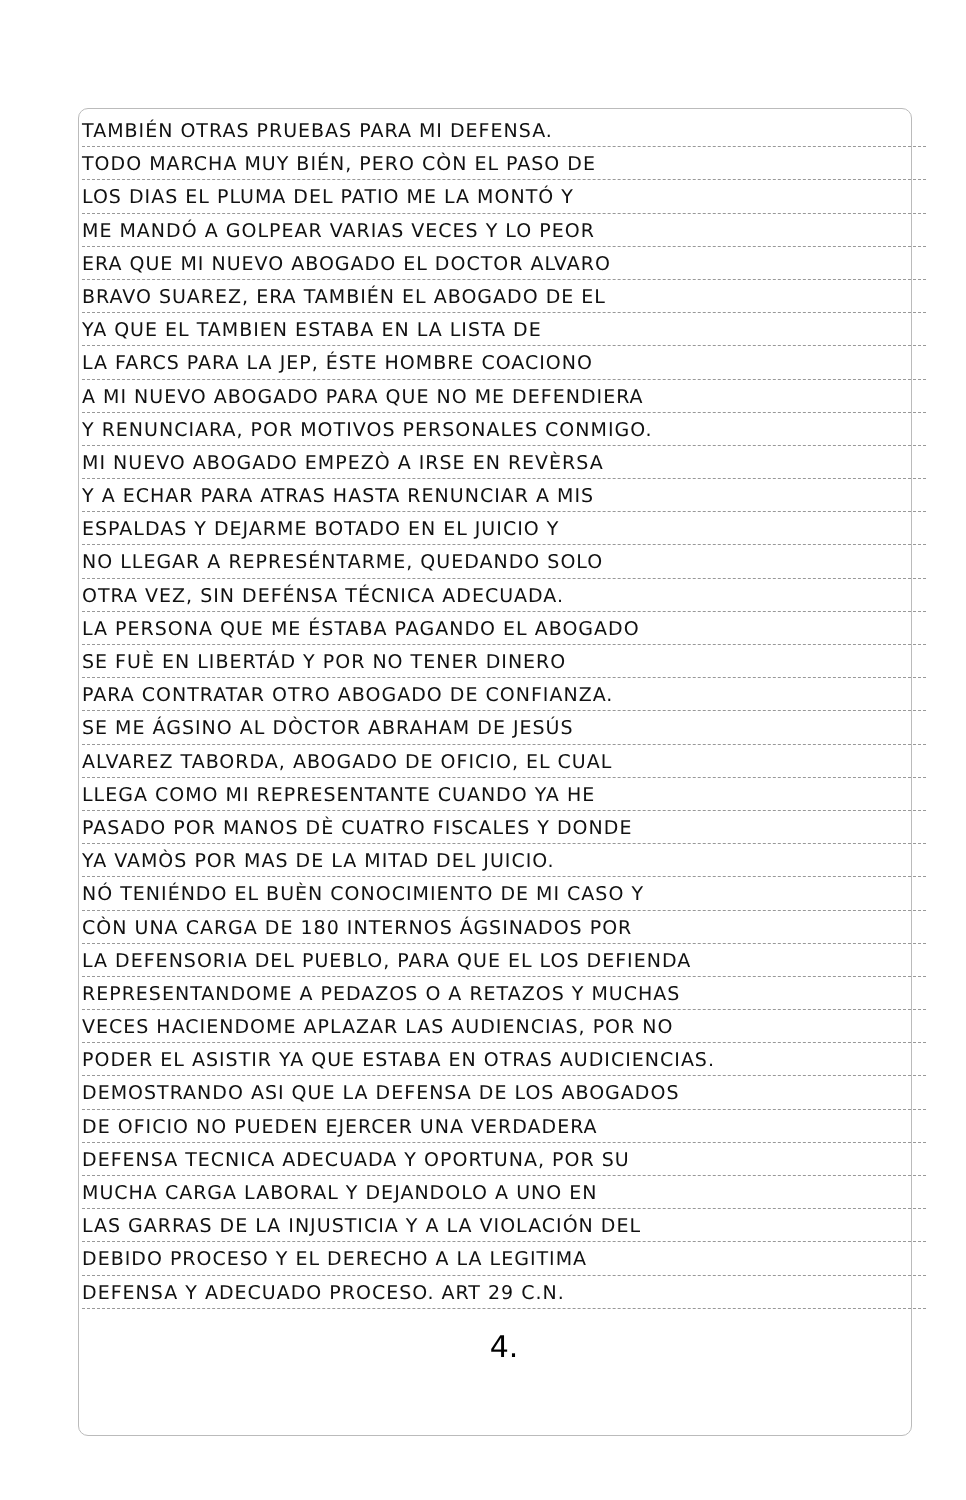TAMBIÉN OTRAS PRUEBAS PARA MI DEFENSA.
TODO MARCHA MUY BIÉN, PERO CÒN EL PASO DE
LOS DIAS EL PLUMA DEL PATIO ME LA MONTÓ Y
ME MANDÓ A GOLPEAR VARIAS VECES Y LO PEOR
ERA QUE MI NUEVO ABOGADO EL DOCTOR ALVARO
BRAVO SUAREZ, ERA TAMBIÉN EL ABOGADO DE EL
YA QUE EL TAMBIEN ESTABA EN LA LISTA DE
LA FARCS PARA LA JEP, ÉSTE HOMBRE COACIONO
A MI NUEVO ABOGADO PARA QUE NO ME DEFENDIERA
Y RENUNCIARA, POR MOTIVOS PERSONALES CONMIGO.
MI NUEVO ABOGADO EMPEZÒ A IRSE EN REVÈRSA
Y A ECHAR PARA ATRAS HASTA RENUNCIAR A MIS
ESPALDAS Y DEJARME BOTADO EN EL JUICIO Y
NO LLEGAR A REPRESÉNTARME, QUEDANDO SOLO
OTRA VEZ, SIN DEFÉNSA TÉCNICA ADECUADA.
LA PERSONA QUE ME ÉSTABA PAGANDO EL ABOGADO
SE FUÈ EN LIBERTÁD Y POR NO TENER DINERO
PARA CONTRATAR OTRO ABOGADO DE CONFIANZA.
SE ME ÁGSINO AL DÒCTOR ABRAHAM DE JESÚS
ALVAREZ TABORDA, ABOGADO DE OFICIO, EL CUAL
LLEGA COMO MI REPRESENTANTE CUANDO YA HE
PASADO POR MANOS DÈ CUATRO FISCALES Y DONDE
YA VAMÒS POR MAS DE LA MITAD DEL JUICIO.
NÓ TENIÉNDO EL BUÈN CONOCIMIENTO DE MI CASO Y
CÒN UNA CARGA DE 180 INTERNOS ÁGSINADOS POR
LA DEFENSORIA DEL PUEBLO, PARA QUE EL LOS DEFIENDA
REPRESENTANDOME A PEDAZOS O A RETAZOS Y MUCHAS
VECES HACIENDOME APLAZAR LAS AUDIENCIAS, POR NO
PODER EL ASISTIR YA QUE ESTABA EN OTRAS AUDICIENCIAS.
DEMOSTRANDO ASI QUE LA DEFENSA DE LOS ABOGADOS
DE OFICIO NO PUEDEN EJERCER UNA VERDADERA
DEFENSA TECNICA ADECUADA Y OPORTUNA, POR SU
MUCHA CARGA LABORAL Y DEJANDOLO A UNO EN
LAS GARRAS DE LA INJUSTICIA Y A LA VIOLACIÓN DEL
DEBIDO PROCESO Y EL DERECHO A LA LEGITIMA
DEFENSA Y ADECUADO PROCESO. ART 29 C.N.
4.